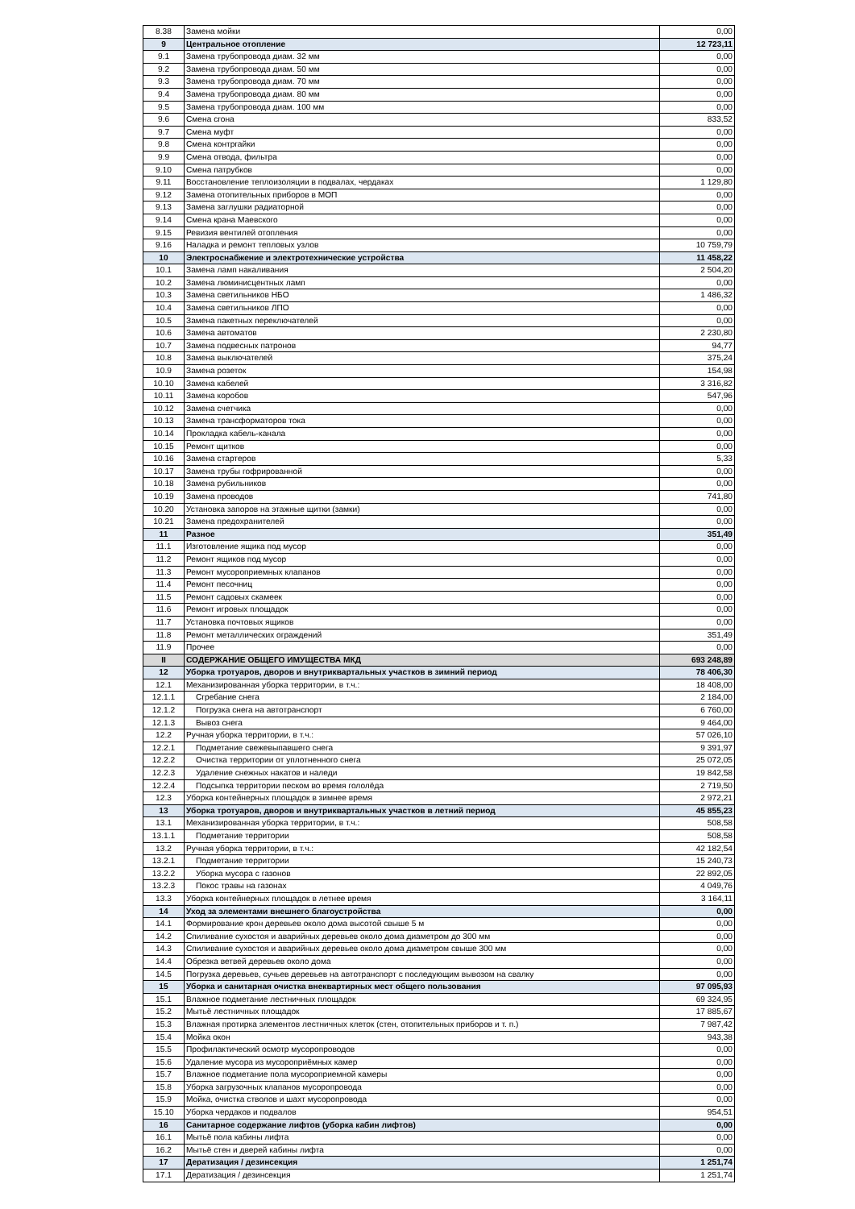| 8.38 | Замена мойки | 0,00 |
| 9 | Центральное отопление | 12 723,11 |
| 9.1 | Замена трубопровода диам. 32 мм | 0,00 |
| 9.2 | Замена трубопровода диам. 50 мм | 0,00 |
| 9.3 | Замена трубопровода диам. 70 мм | 0,00 |
| 9.4 | Замена трубопровода диам. 80 мм | 0,00 |
| 9.5 | Замена трубопровода диам. 100 мм | 0,00 |
| 9.6 | Смена сгона | 833,52 |
| 9.7 | Смена муфт | 0,00 |
| 9.8 | Смена контргайки | 0,00 |
| 9.9 | Смена отвода, фильтра | 0,00 |
| 9.10 | Смена патрубков | 0,00 |
| 9.11 | Восстановление теплоизоляции в подвалах, чердаках | 1 129,80 |
| 9.12 | Замена отопительных приборов в МОП | 0,00 |
| 9.13 | Замена заглушки радиаторной | 0,00 |
| 9.14 | Смена крана Маевского | 0,00 |
| 9.15 | Ревизия вентилей отопления | 0,00 |
| 9.16 | Наладка и ремонт тепловых узлов | 10 759,79 |
| 10 | Электроснабжение и электротехнические устройства | 11 458,22 |
| 10.1 | Замена ламп накаливания | 2 504,20 |
| 10.2 | Замена люминисцентных ламп | 0,00 |
| 10.3 | Замена светильников НБО | 1 486,32 |
| 10.4 | Замена светильников ЛПО | 0,00 |
| 10.5 | Замена пакетных переключателей | 0,00 |
| 10.6 | Замена автоматов | 2 230,80 |
| 10.7 | Замена подвесных патронов | 94,77 |
| 10.8 | Замена выключателей | 375,24 |
| 10.9 | Замена розеток | 154,98 |
| 10.10 | Замена кабелей | 3 316,82 |
| 10.11 | Замена коробов | 547,96 |
| 10.12 | Замена счетчика | 0,00 |
| 10.13 | Замена трансформаторов тока | 0,00 |
| 10.14 | Прокладка кабель-канала | 0,00 |
| 10.15 | Ремонт щитков | 0,00 |
| 10.16 | Замена стартеров | 5,33 |
| 10.17 | Замена трубы гофрированной | 0,00 |
| 10.18 | Замена рубильников | 0,00 |
| 10.19 | Замена проводов | 741,80 |
| 10.20 | Установка запоров на этажные щитки (замки) | 0,00 |
| 10.21 | Замена предохранителей | 0,00 |
| 11 | Разное | 351,49 |
| 11.1 | Изготовление ящика под мусор | 0,00 |
| 11.2 | Ремонт ящиков под мусор | 0,00 |
| 11.3 | Ремонт мусороприемных клапанов | 0,00 |
| 11.4 | Ремонт песочниц | 0,00 |
| 11.5 | Ремонт садовых скамеек | 0,00 |
| 11.6 | Ремонт игровых площадок | 0,00 |
| 11.7 | Установка почтовых ящиков | 0,00 |
| 11.8 | Ремонт металлических ограждений | 351,49 |
| 11.9 | Прочее | 0,00 |
| II | СОДЕРЖАНИЕ ОБЩЕГО ИМУЩЕСТВА МКД | 693 248,89 |
| 12 | Уборка тротуаров, дворов и внутриквартальных участков в зимний период | 78 406,30 |
| 12.1 | Механизированная уборка территории, в т.ч.: | 18 408,00 |
| 12.1.1 | Сгребание снега | 2 184,00 |
| 12.1.2 | Погрузка снега на автотранспорт | 6 760,00 |
| 12.1.3 | Вывоз снега | 9 464,00 |
| 12.2 | Ручная уборка территории, в т.ч.: | 57 026,10 |
| 12.2.1 | Подметание свежевыпавшего снега | 9 391,97 |
| 12.2.2 | Очистка территории от уплотненного снега | 25 072,05 |
| 12.2.3 | Удаление снежных накатов и наледи | 19 842,58 |
| 12.2.4 | Подсыпка территории песком во время гололёда | 2 719,50 |
| 12.3 | Уборка контейнерных площадок в зимнее время | 2 972,21 |
| 13 | Уборка тротуаров, дворов и внутриквартальных участков в летний период | 45 855,23 |
| 13.1 | Механизированная уборка территории, в т.ч.: | 508,58 |
| 13.1.1 | Подметание территории | 508,58 |
| 13.2 | Ручная уборка территории, в т.ч.: | 42 182,54 |
| 13.2.1 | Подметание территории | 15 240,73 |
| 13.2.2 | Уборка мусора с газонов | 22 892,05 |
| 13.2.3 | Покос травы на газонах | 4 049,76 |
| 13.3 | Уборка контейнерных площадок в летнее время | 3 164,11 |
| 14 | Уход за элементами внешнего благоустройства | 0,00 |
| 14.1 | Формирование крон деревьев около дома высотой свыше 5 м | 0,00 |
| 14.2 | Спиливание сухостоя и аварийных деревьев около дома диаметром до 300 мм | 0,00 |
| 14.3 | Спиливание сухостоя и аварийных деревьев около дома диаметром свыше 300 мм | 0,00 |
| 14.4 | Обрезка ветвей деревьев около дома | 0,00 |
| 14.5 | Погрузка деревьев, сучьев деревьев на автотранспорт с последующим вывозом на свалку | 0,00 |
| 15 | Уборка и санитарная очистка внеквартирных мест общего пользования | 97 095,93 |
| 15.1 | Влажное подметание лестничных площадок | 69 324,95 |
| 15.2 | Мытьё лестничных площадок | 17 885,67 |
| 15.3 | Влажная протирка элементов лестничных клеток (стен, отопительных приборов и т. п.) | 7 987,42 |
| 15.4 | Мойка окон | 943,38 |
| 15.5 | Профилактический осмотр мусоропроводов | 0,00 |
| 15.6 | Удаление мусора из мусороприёмных камер | 0,00 |
| 15.7 | Влажное подметание пола мусороприемной камеры | 0,00 |
| 15.8 | Уборка загрузочных клапанов мусоропровода | 0,00 |
| 15.9 | Мойка, очистка стволов и шахт мусоропровода | 0,00 |
| 15.10 | Уборка чердаков и подвалов | 954,51 |
| 16 | Санитарное содержание лифтов (уборка кабин лифтов) | 0,00 |
| 16.1 | Мытьё пола кабины лифта | 0,00 |
| 16.2 | Мытьё стен и дверей кабины лифта | 0,00 |
| 17 | Дератизация / дезинсекция | 1 251,74 |
| 17.1 | Дератизация / дезинсекция | 1 251,74 |